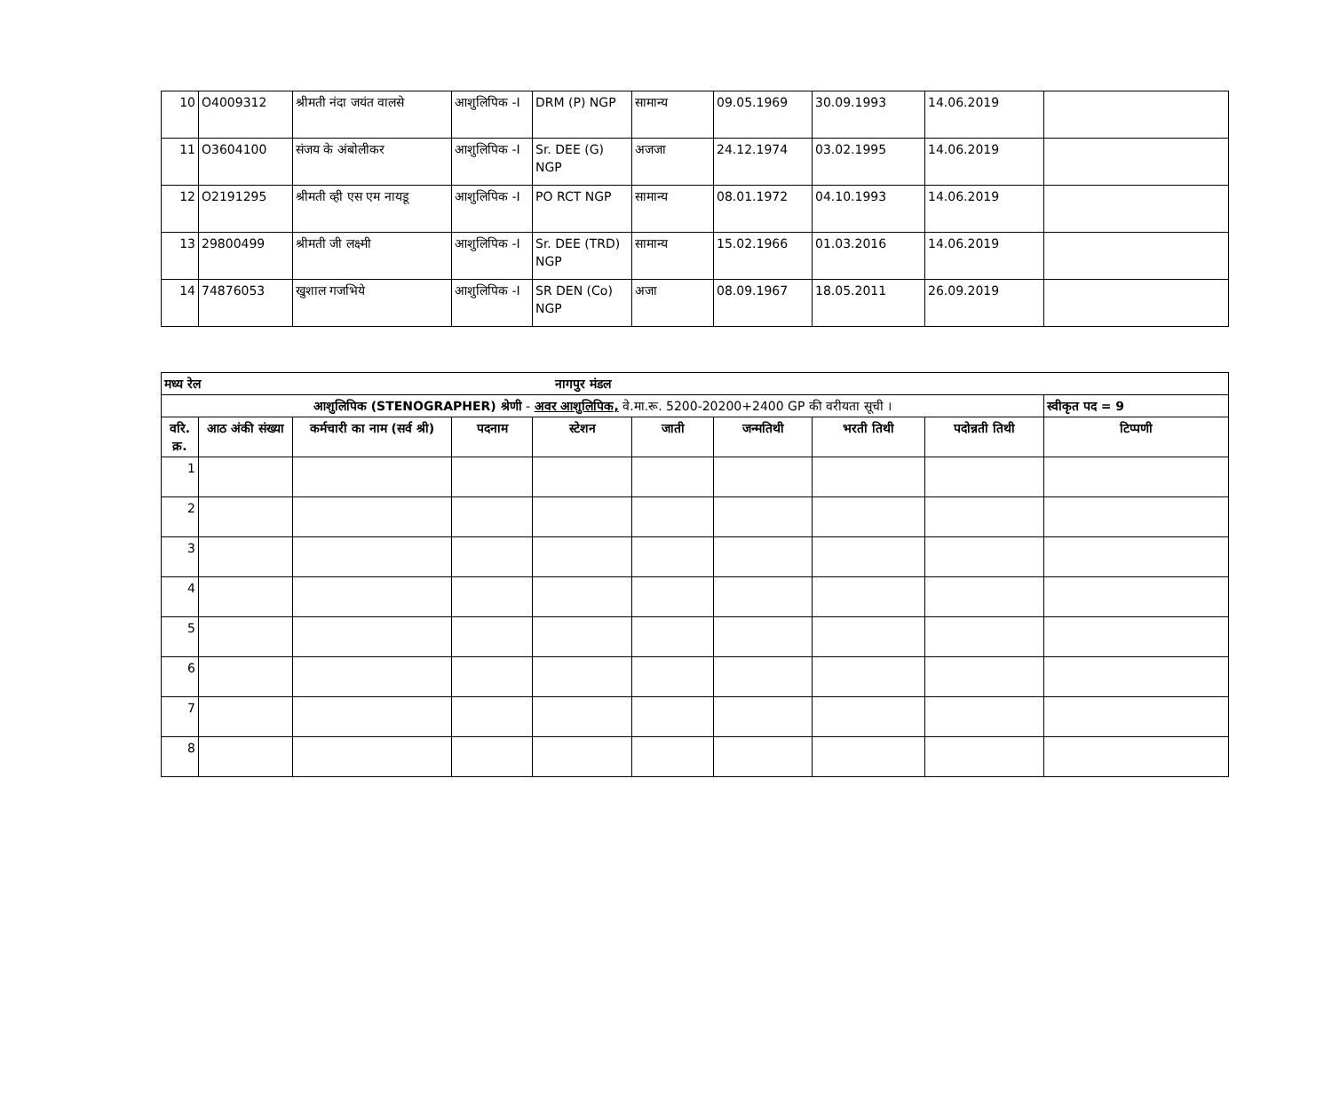| 10 | O4009312 | श्रीमती नंदा जयंत वालसे | आशुलिपिक -I | DRM (P) NGP | सामान्य | 09.05.1969 | 30.09.1993 | 14.06.2019 | |
| 11 | O3604100 | संजय के अंबोलीकर | आशुलिपिक -I | Sr. DEE (G) NGP | अजजा | 24.12.1974 | 03.02.1995 | 14.06.2019 | |
| 12 | O2191295 | श्रीमती व्ही एस एम नायडू | आशुलिपिक -I | PO RCT NGP | सामान्य | 08.01.1972 | 04.10.1993 | 14.06.2019 | |
| 13 | 29800499 | श्रीमती जी लक्ष्मी | आशुलिपिक -I | Sr. DEE (TRD) NGP | सामान्य | 15.02.1966 | 01.03.2016 | 14.06.2019 | |
| 14 | 74876053 | खुशाल गजभिये | आशुलिपिक -I | SR DEN (Co) NGP | अजा | 08.09.1967 | 18.05.2011 | 26.09.2019 | |
| मध्य रेल नागपुर मंडल | | | | | | | | | |
| आशुलिपिक (STENOGRAPHER) श्रेणी - अवर आशुलिपिक, वे.मा.रू. 5200-20200+2400 GP की वरीयता सूची । | | | | | | | | | स्वीकृत पद = 9 |
| वरि. क्र. | आठ अंकी संख्या | कर्मचारी का नाम (सर्व श्री) | पदनाम | स्टेशन | जाती | जन्मतिथी | भरती तिथी | पदोन्नती तिथी | टिप्पणी |
| 1 | | | | | | | | | |
| 2 | | | | | | | | | |
| 3 | | | | | | | | | |
| 4 | | | | | | | | | |
| 5 | | | | | | | | | |
| 6 | | | | | | | | | |
| 7 | | | | | | | | | |
| 8 | | | | | | | | | |